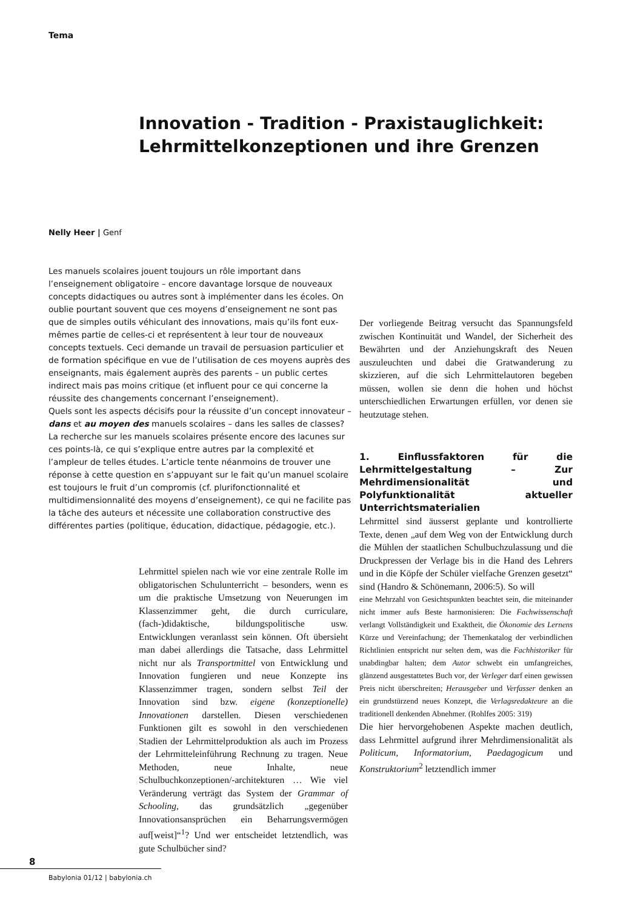Tema
Innovation - Tradition - Praxistauglichkeit:
Lehrmittelkonzeptionen und ihre Grenzen
Nelly Heer | Genf
Les manuels scolaires jouent toujours un rôle important dans l’enseignement obligatoire – encore davantage lorsque de nouveaux concepts didactiques ou autres sont à implémenter dans les écoles. On oublie pourtant souvent que ces moyens d’enseignement ne sont pas que de simples outils véhiculant des innovations, mais qu’ils font eux-mêmes partie de celles-ci et représentent à leur tour de nouveaux concepts textuels. Ceci demande un travail de persuasion particulier et de formation spécifique en vue de l’utilisation de ces moyens auprès des enseignants, mais également auprès des parents – un public certes indirect mais pas moins critique (et influent pour ce qui concerne la réussite des changements concernant l’enseignement).
Quels sont les aspects décisifs pour la réussite d’un concept innovateur – dans et au moyen des manuels scolaires – dans les salles de classes? La recherche sur les manuels scolaires présente encore des lacunes sur ces points-là, ce qui s’explique entre autres par la complexité et l’ampleur de telles études. L’article tente néanmoins de trouver une réponse à cette question en s’appuyant sur le fait qu’un manuel scolaire est toujours le fruit d’un compromis (cf. plurifonctionnalité et multidimensionnalité des moyens d’enseignement), ce qui ne facilite pas la tâche des auteurs et nécessite une collaboration constructive des différentes parties (politique, éducation, didactique, pédagogie, etc.).
Lehrmittel spielen nach wie vor eine zentrale Rolle im obligatorischen Schulunterricht – besonders, wenn es um die praktische Umsetzung von Neuerungen im Klassenzimmer geht, die durch curriculare, (fach-)didaktische, bildungspolitische usw. Entwicklungen veranlasst sein können. Oft übersieht man dabei allerdings die Tatsache, dass Lehrmittel nicht nur als Transportmittel von Entwicklung und Innovation fungieren und neue Konzepte ins Klassenzimmer tragen, sondern selbst Teil der Innovation sind bzw. eigene (konzeptionelle) Innovationen darstellen. Diesen verschiedenen Funktionen gilt es sowohl in den verschiedenen Stadien der Lehrmittelproduktion als auch im Prozess der Lehrmitteleinführung Rechnung zu tragen. Neue Methoden, neue Inhalte, neue Schulbuchkonzeptionen/-architekturen … Wie viel Veränderung verträgt das System der Grammar of Schooling, das grundsätzlich „gegenüber Innovationsansprüchen ein Beharrungsvermögen auf[weist]“<sup>1</sup>? Und wer entscheidet letztendlich, was gute Schulbücher sind?
Der vorliegende Beitrag versucht das Spannungsfeld zwischen Kontinuität und Wandel, der Sicherheit des Bewährten und der Anziehungskraft des Neuen auszuleuchten und dabei die Gratwanderung zu skizzieren, auf die sich Lehrmittelautoren begeben müssen, wollen sie denn die hohen und höchst unterschiedlichen Erwartungen erfüllen, vor denen sie heutzutage stehen.
1. Einflussfaktoren für die Lehrmittelgestaltung – Zur Mehrdimensionalität und Polyfunktionalität aktueller Unterrichtsmaterialien
Lehrmittel sind äusserst geplante und kontrollierte Texte, denen „auf dem Weg von der Entwicklung durch die Mühlen der staatlichen Schulbuchzulassung und die Druckpressen der Verlage bis in die Hand des Lehrers und in die Köpfe der Schüler vielfache Grenzen gesetzt“ sind (Handro & Schönemann, 2006:5). So will
eine Mehrzahl von Gesichtspunkten beachtet sein, die miteinander nicht immer aufs Beste harmonisieren: Die Fachwissenschaft verlangt Vollständigkeit und Exaktheit, die Ökonomie des Lernens Kürze und Vereinfachung; der Themenkatalog der verbindlichen Richtlinien entspricht nur selten dem, was die Fachhistoriker für unabdingbar halten; dem Autor schwebt ein umfangreiches, glänzend ausgestattetes Buch vor, der Verleger darf einen gewissen Preis nicht überschreiten; Herausgeber und Verfasser denken an ein grundstürzend neues Konzept, die Verlagsredakteure an die traditionell denkenden Abnehmer. (Rohlfes 2005: 319)
Die hier hervorgehobenen Aspekte machen deutlich, dass Lehrmittel aufgrund ihrer Mehrdimensionalität als Politicum, Informatorium, Paedagogicum und Konstruktorium<sup>2</sup> letztendlich immer
8
Babylonia 01/12 | babylonia.ch